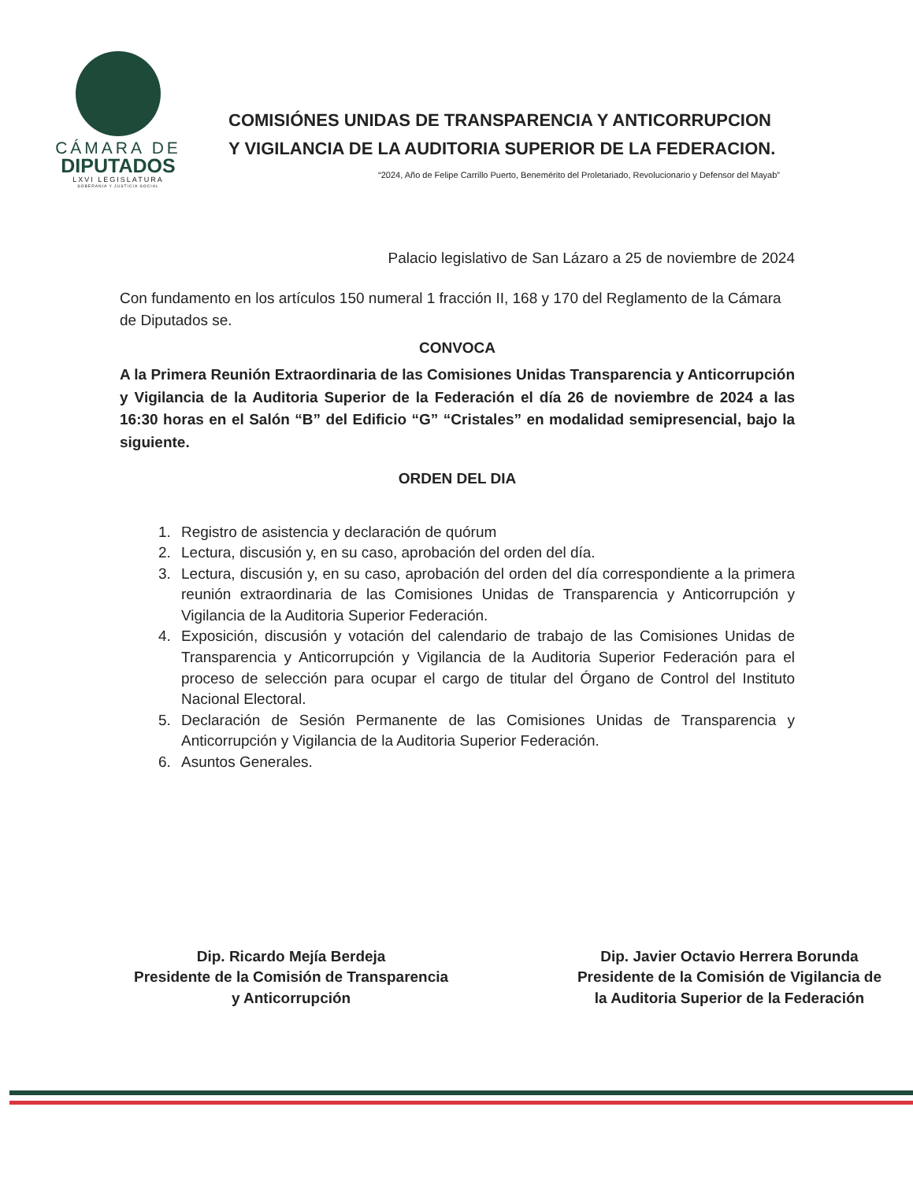CÁMARA DE
DIPUTADOS
LXVI LEGISLATURA
SOBERANÍA Y JUSTICIA SOCIAL
COMISIÓNES UNIDAS DE TRANSPARENCIA Y ANTICORRUPCION Y VIGILANCIA DE LA AUDITORIA SUPERIOR DE LA FEDERACION.
“2024, Año de Felipe Carrillo Puerto, Benemérito del Proletariado, Revolucionario y Defensor del Mayab”
Palacio legislativo de San Lázaro a 25 de noviembre de 2024
Con fundamento en los artículos 150 numeral 1 fracción II, 168 y 170 del Reglamento de la Cámara de Diputados se.
CONVOCA
A la Primera Reunión Extraordinaria de las Comisiones Unidas Transparencia y Anticorrupción y Vigilancia de la Auditoria Superior de la Federación el día 26 de noviembre de 2024 a las 16:30 horas en el Salón “B” del Edificio “G” “Cristales” en modalidad semipresencial, bajo la siguiente.
ORDEN DEL DIA
1. Registro de asistencia y declaración de quórum
2. Lectura, discusión y, en su caso, aprobación del orden del día.
3. Lectura, discusión y, en su caso, aprobación del orden del día correspondiente a la primera reunión extraordinaria de las Comisiones Unidas de Transparencia y Anticorrupción y Vigilancia de la Auditoria Superior Federación.
4. Exposición, discusión y votación del calendario de trabajo de las Comisiones Unidas de Transparencia y Anticorrupción y Vigilancia de la Auditoria Superior Federación para el proceso de selección para ocupar el cargo de titular del Órgano de Control del Instituto Nacional Electoral.
5. Declaración de Sesión Permanente de las Comisiones Unidas de Transparencia y Anticorrupción y Vigilancia de la Auditoria Superior Federación.
6. Asuntos Generales.
Dip. Ricardo Mejía Berdeja
Presidente de la Comisión de Transparencia
y Anticorrupción
Dip. Javier Octavio Herrera Borunda
Presidente de la Comisión de Vigilancia de
la Auditoria Superior de la Federación